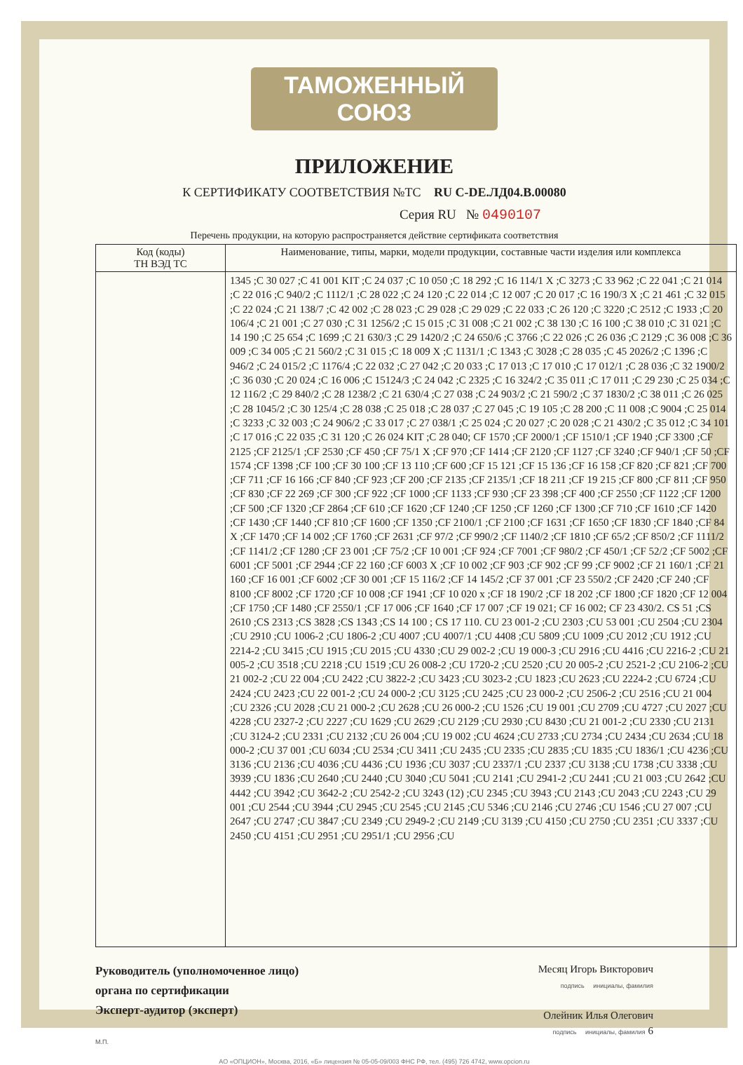ТАМОЖЕННЫЙ СОЮЗ
ПРИЛОЖЕНИЕ
К СЕРТИФИКАТУ СООТВЕТСТВИЯ №ТС RU C-DE.ЛД04.B.00080
Серия RU № 0490107
Перечень продукции, на которую распространяется действие сертификата соответствия
| Код (коды) ТН ВЭД ТС | Наименование, типы, марки, модели продукции, составные части изделия или комплекса |
| --- | --- |
| | 1345 ;C 30 027 ;C 41 001 KIT ;C 24 037 ;C 10 050 ;C 18 292 ;C 16 114/1 X ;C 3273 ;C 33 962 ;C 22 041 ;C 21 014 ;C 22 016 ;C 940/2 ;C 1112/1 ;C 28 022 ;C 24 120 ;C 22 014 ;C 12 007 ;C 20 017 ;C 16 190/3 X ;C 21 461 ;C 32 015 ;C 22 024 ;C 21 138/7 ;C 42 002 ;C 28 023 ;C 29 028 ;C 29 029 ;C 22 033 ;C 26 120 ;C 3220 ;C 2512 ;C 1933 ;C 20 106/4 ;C 21 001 ;C 27 030 ;C 31 1256/2 ;C 15 015 ;C 31 008 ;C 21 002 ;C 38 130 ;C 16 100 ;C 38 010 ;C 31 021 ;C 14 190 ;C 25 654 ;C 1699 ;C 21 630/3 ;C 29 1420/2 ;C 24 650/6 ;C 3766 ;C 22 026 ;C 26 036 ;C 2129 ;C 36 008 ;C 36 009 ;C 34 005 ;C 21 560/2 ;C 31 015 ;C 18 009 X ;C 1131/1 ;C 1343 ;C 3028 ;C 28 035 ;C 45 2026/2 ;C 1396 ;C 946/2 ;C 24 015/2 ;C 1176/4 ;C 22 032 ;C 27 042 ;C 20 033 ;C 17 013 ;C 17 010 ;C 17 012/1 ;C 28 036 ;C 32 1900/2 ;C 36 030 ;C 20 024 ;C 16 006 ;C 15124/3 ;C 24 042 ;C 2325 ;C 16 324/2 ;C 35 011 ;C 17 011 ;C 29 230 ;C 25 034 ;C 12 116/2 ;C 29 840/2 ;C 28 1238/2 ;C 21 630/4 ;C 27 038 ;C 24 903/2 ;C 21 590/2 ;C 37 1830/2 ;C 38 011 ;C 26 025 ;C 28 1045/2 ;C 30 125/4 ;C 28 038 ;C 25 018 ;C 28 037 ;C 27 045 ;C 19 105 ;C 28 200 ;C 11 008 ;C 9004 ;C 25 014 ;C 3233 ;C 32 003 ;C 24 906/2 ;C 33 017 ;C 27 038/1 ;C 25 024 ;C 20 027 ;C 20 028 ;C 21 430/2 ;C 35 012 ;C 34 101 ;C 17 016 ;C 22 035 ;C 31 120 ;C 26 024 KIT ;C 28 040; CF 1570 ;CF 2000/1 ;CF 1510/1 ;CF 1940 ;CF 3300 ;CF 2125 ;CF 2125/1 ;CF 2530 ;CF 450 ;CF 75/1 X ;CF 970 ;CF 1414 ;CF 2120 ;CF 1127 ;CF 3240 ;CF 940/1 ;CF 50 ;CF 1574 ;CF 1398 ;CF 100 ;CF 30 100 ;CF 13 110 ;CF 600 ;CF 15 121 ;CF 15 136 ;CF 16 158 ;CF 820 ;CF 821 ;CF 700 ;CF 711 ;CF 16 166 ;CF 840 ;CF 923 ;CF 200 ;CF 2135 ;CF 2135/1 ;CF 18 211 ;CF 19 215 ;CF 800 ;CF 811 ;CF 950 ;CF 830 ;CF 22 269 ;CF 300 ;CF 922 ;CF 1000 ;CF 1133 ;CF 930 ;CF 23 398 ;CF 400 ;CF 2550 ;CF 1122 ;CF 1200 ;CF 500 ;CF 1320 ;CF 2864 ;CF 610 ;CF 1620 ;CF 1240 ;CF 1250 ;CF 1260 ;CF 1300 ;CF 710 ;CF 1610 ;CF 1420 ;CF 1430 ;CF 1440 ;CF 810 ;CF 1600 ;CF 1350 ;CF 2100/1 ;CF 2100 ;CF 1631 ;CF 1650 ;CF 1830 ;CF 1840 ;CF 84 X ;CF 1470 ;CF 14 002 ;CF 1760 ;CF 2631 ;CF 97/2 ;CF 990/2 ;CF 1140/2 ;CF 1810 ;CF 65/2 ;CF 850/2 ;CF 1111/2 ;CF 1141/2 ;CF 1280 ;CF 23 001 ;CF 75/2 ;CF 10 001 ;CF 924 ;CF 7001 ;CF 980/2 ;CF 450/1 ;CF 52/2 ;CF 5002 ;CF 6001 ;CF 5001 ;CF 2944 ;CF 22 160 ;CF 6003 X ;CF 10 002 ;CF 903 ;CF 902 ;CF 99 ;CF 9002 ;CF 21 160/1 ;CF 21 160 ;CF 16 001 ;CF 6002 ;CF 30 001 ;CF 15 116/2 ;CF 14 145/2 ;CF 37 001 ;CF 23 550/2 ;CF 2420 ;CF 240 ;CF 8100 ;CF 8002 ;CF 1720 ;CF 10 008 ;CF 1941 ;CF 10 020 x ;CF 18 190/2 ;CF 18 202 ;CF 1800 ;CF 1820 ;CF 12 004 ;CF 1750 ;CF 1480 ;CF 2550/1 ;CF 17 006 ;CF 1640 ;CF 17 007 ;CF 19 021; CF 16 002; CF 23 430/2. CS 51 ;CS 2610 ;CS 2313 ;CS 3828 ;CS 1343 ;CS 14 100 ; CS 17 110. CU 23 001-2 ;CU 2303 ;CU 53 001 ;CU 2504 ;CU 2304 ;CU 2910 ;CU 1006-2 ;CU 1806-2 ;CU 4007 ;CU 4007/1 ;CU 4408 ;CU 5809 ;CU 1009 ;CU 2012 ;CU 1912 ;CU 2214-2 ;CU 3415 ;CU 1915 ;CU 2015 ;CU 4330 ;CU 29 002-2 ;CU 19 000-3 ;CU 2916 ;CU 4416 ;CU 2216-2 ;CU 21 005-2 ;CU 3518 ;CU 2218 ;CU 1519 ;CU 26 008-2 ;CU 1720-2 ;CU 2520 ;CU 20 005-2 ;CU 2521-2 ;CU 2106-2 ;CU 21 002-2 ;CU 22 004 ;CU 2422 ;CU 3822-2 ;CU 3423 ;CU 3023-2 ;CU 1823 ;CU 2623 ;CU 2224-2 ;CU 6724 ;CU 2424 ;CU 2423 ;CU 22 001-2 ;CU 24 000-2 ;CU 3125 ;CU 2425 ;CU 23 000-2 ;CU 2506-2 ;CU 2516 ;CU 21 004 ;CU 2326 ;CU 2028 ;CU 21 000-2 ;CU 2628 ;CU 26 000-2 ;CU 1526 ;CU 19 001 ;CU 2709 ;CU 4727 ;CU 2027 ;CU 4228 ;CU 2327-2 ;CU 2227 ;CU 1629 ;CU 2629 ;CU 2129 ;CU 2930 ;CU 8430 ;CU 21 001-2 ;CU 2330 ;CU 2131 ;CU 3124-2 ;CU 2331 ;CU 2132 ;CU 26 004 ;CU 19 002 ;CU 4624 ;CU 2733 ;CU 2734 ;CU 2434 ;CU 2634 ;CU 18 000-2 ;CU 37 001 ;CU 6034 ;CU 2534 ;CU 3411 ;CU 2435 ;CU 2335 ;CU 2835 ;CU 1835 ;CU 1836/1 ;CU 4236 ;CU 3136 ;CU 2136 ;CU 4036 ;CU 4436 ;CU 1936 ;CU 3037 ;CU 2337/1 ;CU 2337 ;CU 3138 ;CU 1738 ;CU 3338 ;CU 3939 ;CU 1836 ;CU 2640 ;CU 2440 ;CU 3040 ;CU 5041 ;CU 2141 ;CU 2941-2 ;CU 2441 ;CU 21 003 ;CU 2642 ;CU 4442 ;CU 3942 ;CU 3642-2 ;CU 2542-2 ;CU 3243 (12) ;CU 2345 ;CU 3943 ;CU 2143 ;CU 2043 ;CU 2243 ;CU 29 001 ;CU 2544 ;CU 3944 ;CU 2945 ;CU 2545 ;CU 2145 ;CU 5346 ;CU 2146 ;CU 2746 ;CU 1546 ;CU 27 007 ;CU 2647 ;CU 2747 ;CU 3847 ;CU 2349 ;CU 2949-2 ;CU 2149 ;CU 3139 ;CU 4150 ;CU 2750 ;CU 2351 ;CU 3337 ;CU 2450 ;CU 4151 ;CU 2951 ;CU 2951/1 ;CU 2956 ;CU |
Руководитель (уполномоченное лицо) органа по сертификации
Эксперт-аудитор (эксперт)
Месяц Игорь Викторович
подпись инициалы, фамилия
Олейник Илья Олегович
подпись инициалы, фамилия 6
М.П.
АО «ОПЦИОН», Москва, 2016, «Б» лицензия № 05-05-09/003 ФНС РФ, тел. (495) 726 4742, www.opcion.ru